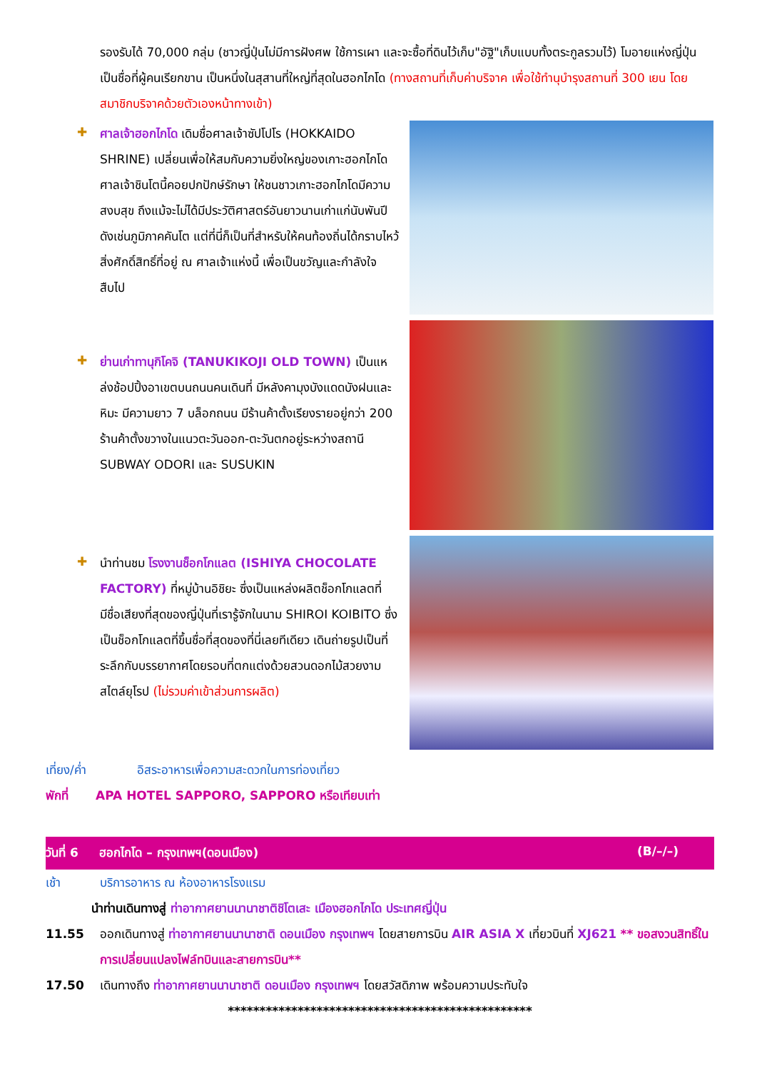รองรับได้ 70,000 กลุ่ม (ชาวญี่ปุ่นไม่มีการฝังศพ ใช้การเผา และจะซื้อที่ดินไว้เก็บ"อัฐิ"เก็บแบบทั้งตระกูลรวมไว้) โมอายแห่งญี่ปุ่น เป็นชื่อที่ผู้คนเรียกขาน เป็นหนึ่งในสุสานที่ใหญ่ที่สุดในฮอกไกโด (ทางสถานที่เก็บค่าบริจาค เพื่อใช้ทำนุบำรุงสถานที่ 300 เยน โดยสมาชิกบริจาคด้วยตัวเองหน้าทางเข้า)
✚
ศาลเจ้าฮอกไกโด เดิมชื่อศาลเจ้าซัปโปโร (HOKKAIDO SHRINE) เปลี่ยนเพื่อให้สมกับความยิ่งใหญ่ของเกาะฮอกไกโด ศาลเจ้าชินโตนี้คอยปกปักษ์รักษา ให้ชนชาวเกาะฮอกไกโดมีความสงบสุข ถึงแม้จะไม่ได้มีประวัติศาสตร์อันยาวนานเก่าแก่นับพันปีดังเช่นภูมิภาคคันโต แต่ที่นี่ก็เป็นที่สำหรับให้คนท้องถิ่นได้กราบไหว้สิ่งศักดิ์สิทธิ์ที่อยู่ ณ ศาลเจ้าแห่งนี้ เพื่อเป็นขวัญและกำลังใจสืบไป
✚
ย่านเก่าทานุกิโคจิ (TANUKIKOJI OLD TOWN) เป็นแหล่งช้อปปิ้งอาเขตบนถนนคนเดินที่ มีหลังคามุงบังแดดบังฝนและหิมะ มีความยาว 7 บล็อกถนน มีร้านค้าตั้งเรียงรายอยู่กว่า 200 ร้านค้าตั้งขวางในแนวตะวันออก-ตะวันตกอยู่ระหว่างสถานี SUBWAY ODORI และ SUSUKIN
✚
นำท่านชม โรงงานช็อกโกแลต (ISHIYA CHOCOLATE FACTORY) ที่หมู่บ้านอิชิยะ ซึ่งเป็นแหล่งผลิตช็อกโกแลตที่มีชื่อเสียงที่สุดของญี่ปุ่นที่เรารู้จักในนาม SHIROI KOIBITO ซึ่งเป็นช็อกโกแลตที่ขึ้นชื่อที่สุดของที่นี่เลยทีเดียว เดินถ่ายรูปเป็นที่ระลึกกับบรรยากาศโดยรอบที่ตกแต่งด้วยสวนดอกไม้สวยงามสไตล์ยุโรป (ไม่รวมค่าเข้าส่วนการผลิต)
เที่ยง/ค่ำ อิสระอาหารเพื่อความสะดวกในการท่องเที่ยว
พักที่ APA HOTEL SAPPORO, SAPPORO หรือเทียบเท่า
วันที่ 6 ฮอกไกโด – กรุงเทพฯ(ดอนเมือง) (B/–/–)
เช้า บริการอาหาร ณ ห้องอาหารโรงแรม
นำท่านเดินทางสู่ ท่าอากาศยานนานาชาติชิโตเสะ เมืองฮอกไกโด ประเทศญี่ปุ่น
11.55 ออกเดินทางสู่ ท่าอากาศยานนานาชาติ ดอนเมือง กรุงเทพฯ โดยสายการบิน AIR ASIA X เที่ยวบินที่ XJ621 ** ขอสงวนสิทธิ์ในการเปลี่ยนแปลงไฟล์ทบินและสายการบิน**
17.50 เดินทางถึง ท่าอากาศยานนานาชาติ ดอนเมือง กรุงเทพฯ โดยสวัสดิภาพ พร้อมความประทับใจ
************************************************